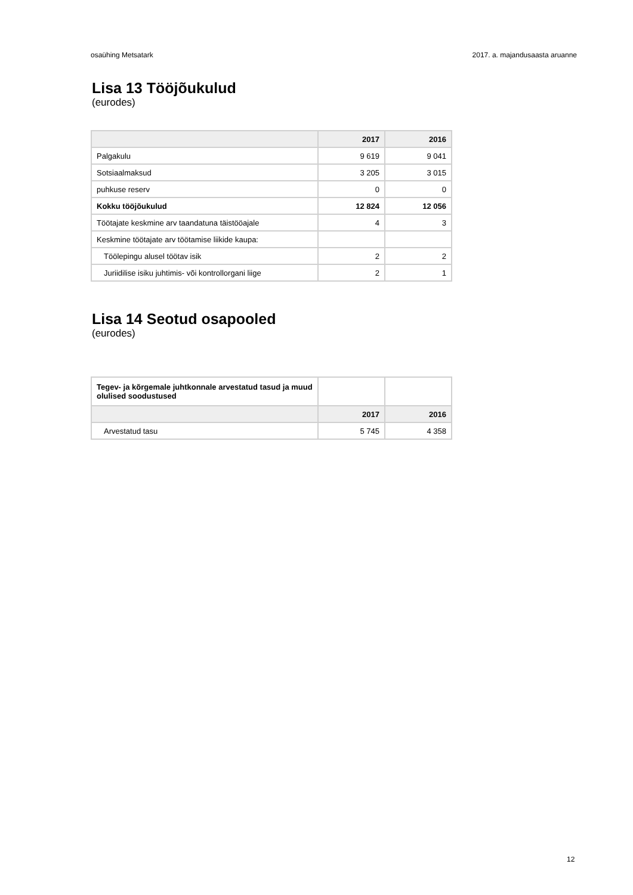osaühing Metsatark 2017. a. majandusaasta aruanne
Lisa 13 Tööjõukulud
(eurodes)
| | 2017 | 2016 |
| --- | --- | --- |
| Palgakulu | 9 619 | 9 041 |
| Sotsiaalmaksud | 3 205 | 3 015 |
| puhkuse reserv | 0 | 0 |
| Kokku tööjõukulud | 12 824 | 12 056 |
| Töötajate keskmine arv taandatuna täistööajale | 4 | 3 |
| Keskmine töötajate arv töötamise liikide kaupa: | | |
| Töölepingu alusel töötav isik | 2 | 2 |
| Juriidilise isiku juhtimis- või kontrollorgani liige | 2 | 1 |
Lisa 14 Seotud osapooled
(eurodes)
| Tegev- ja kõrgemale juhtkonnale arvestatud tasud ja muud olulised soodustused | | |
| | 2017 | 2016 |
| Arvestatud tasu | 5 745 | 4 358 |
12